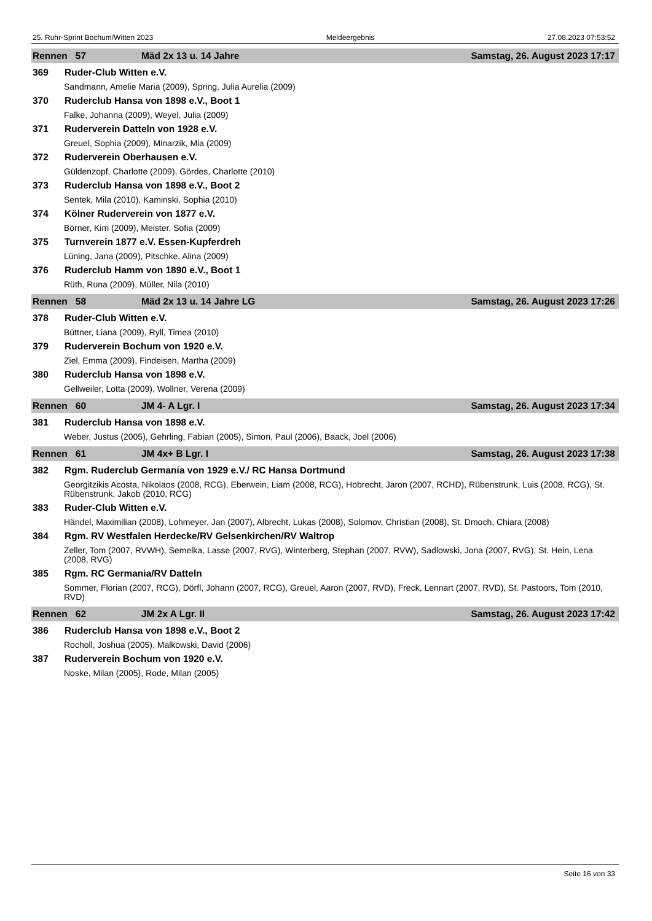25. Ruhr-Sprint Bochum/Witten 2023 Meldeergebnis 27.08.2023 07:53:52
Rennen 57 Mäd 2x 13 u. 14 Jahre Samstag, 26. August 2023 17:17
369 Ruder-Club Witten e.V.
Sandmann, Amelie Maria (2009), Spring, Julia Aurelia (2009)
370 Ruderclub Hansa von 1898 e.V., Boot 1
Falke, Johanna (2009), Weyel, Julia (2009)
371 Ruderverein Datteln von 1928 e.V.
Greuel, Sophia (2009), Minarzik, Mia (2009)
372 Ruderverein Oberhausen e.V.
Güldenzopf, Charlotte (2009), Gördes, Charlotte (2010)
373 Ruderclub Hansa von 1898 e.V., Boot 2
Sentek, Mila (2010), Kaminski, Sophia (2010)
374 Kölner Ruderverein von 1877 e.V.
Börner, Kim (2009), Meister, Sofia (2009)
375 Turnverein 1877 e.V. Essen-Kupferdreh
Lüning, Jana (2009), Pitschke, Alina (2009)
376 Ruderclub Hamm von 1890 e.V., Boot 1
Rüth, Runa (2009), Müller, Nila (2010)
Rennen 58 Mäd 2x 13 u. 14 Jahre LG Samstag, 26. August 2023 17:26
378 Ruder-Club Witten e.V.
Büttner, Liana (2009), Ryll, Timea (2010)
379 Ruderverein Bochum von 1920 e.V.
Ziel, Emma (2009), Findeisen, Martha (2009)
380 Ruderclub Hansa von 1898 e.V.
Gellweiler, Lotta (2009), Wollner, Verena (2009)
Rennen 60 JM 4- A Lgr. I Samstag, 26. August 2023 17:34
381 Ruderclub Hansa von 1898 e.V.
Weber, Justus (2005), Gehrling, Fabian (2005), Simon, Paul (2006), Baack, Joel (2006)
Rennen 61 JM 4x+ B Lgr. I Samstag, 26. August 2023 17:38
382 Rgm. Ruderclub Germania von 1929 e.V./ RC Hansa Dortmund
Georgitzikis Acosta, Nikolaos (2008, RCG), Eberwein, Liam (2008, RCG), Hobrecht, Jaron (2007, RCHD), Rübenstrunk, Luis (2008, RCG), St. Rübenstrunk, Jakob (2010, RCG)
383 Ruder-Club Witten e.V.
Händel, Maximilian (2008), Lohmeyer, Jan (2007), Albrecht, Lukas (2008), Solomov, Christian (2008), St. Dmoch, Chiara (2008)
384 Rgm. RV Westfalen Herdecke/RV Gelsenkirchen/RV Waltrop
Zeller, Tom (2007, RVWH), Semelka, Lasse (2007, RVG), Winterberg, Stephan (2007, RVW), Sadlowski, Jona (2007, RVG), St. Hein, Lena (2008, RVG)
385 Rgm. RC Germania/RV Datteln
Sommer, Florian (2007, RCG), Dörfl, Johann (2007, RCG), Greuel, Aaron (2007, RVD), Freck, Lennart (2007, RVD), St. Pastoors, Tom (2010, RVD)
Rennen 62 JM 2x A Lgr. II Samstag, 26. August 2023 17:42
386 Ruderclub Hansa von 1898 e.V., Boot 2
Rocholl, Joshua (2005), Malkowski, David (2006)
387 Ruderverein Bochum von 1920 e.V.
Noske, Milan (2005), Rode, Milan (2005)
Seite 16 von 33